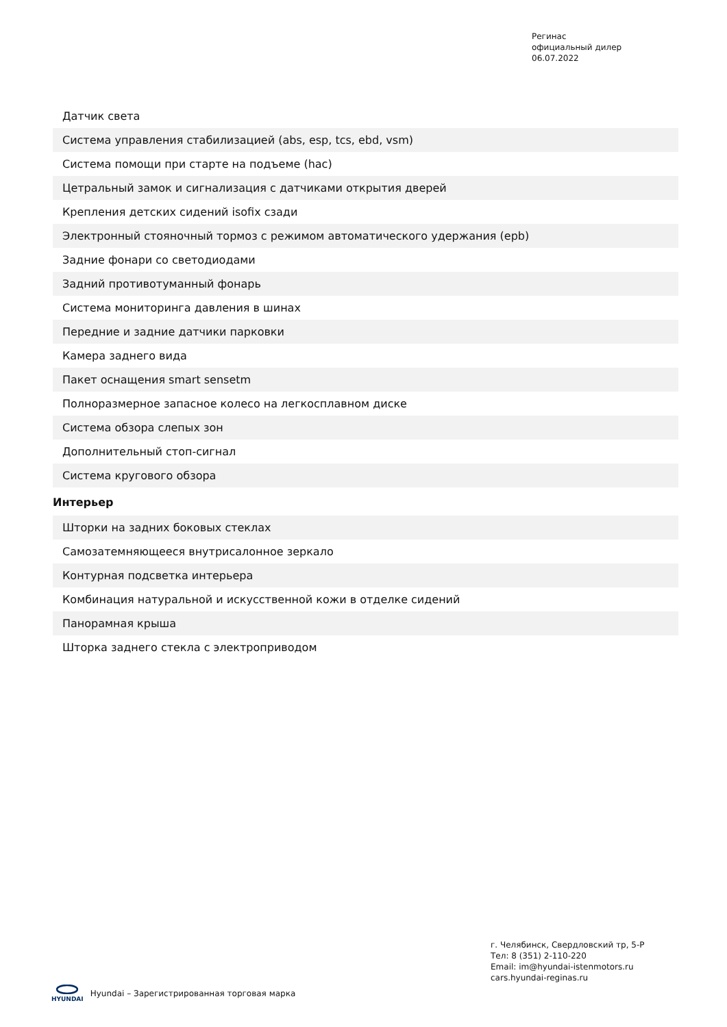Регинас
официальный дилер
06.07.2022
| Датчик света |
| Система управления стабилизацией (abs, esp, tcs, ebd, vsm) |
| Система помощи при старте на подъеме (hac) |
| Цетральный замок и сигнализация с датчиками открытия дверей |
| Крепления детских сидений isofix сзади |
| Электронный стояночный тормоз с режимом автоматического удержания (epb) |
| Задние фонари со светодиодами |
| Задний противотуманный фонарь |
| Система мониторинга давления в шинах |
| Передние и задние датчики парковки |
| Камера заднего вида |
| Пакет оснащения smart sensetm |
| Полноразмерное запасное колесо на легкосплавном диске |
| Система обзора слепых зон |
| Дополнительный стоп-сигнал |
| Система кругового обзора |
Интерьер
| Шторки на задних боковых стеклах |
| Самозатемняющееся внутрисалонное зеркало |
| Контурная подсветка интерьера |
| Комбинация натуральной и искусственной кожи в отделке сидений |
| Панорамная крыша |
| Шторка заднего стекла с электроприводом |
г. Челябинск, Свердловский тр, 5-Р
Тел: 8 (351) 2-110-220
Email: im@hyundai-istenmotors.ru
cars.hyundai-reginas.ru
HYUNDAI
Hyundai – Зарегистрированная торговая марка